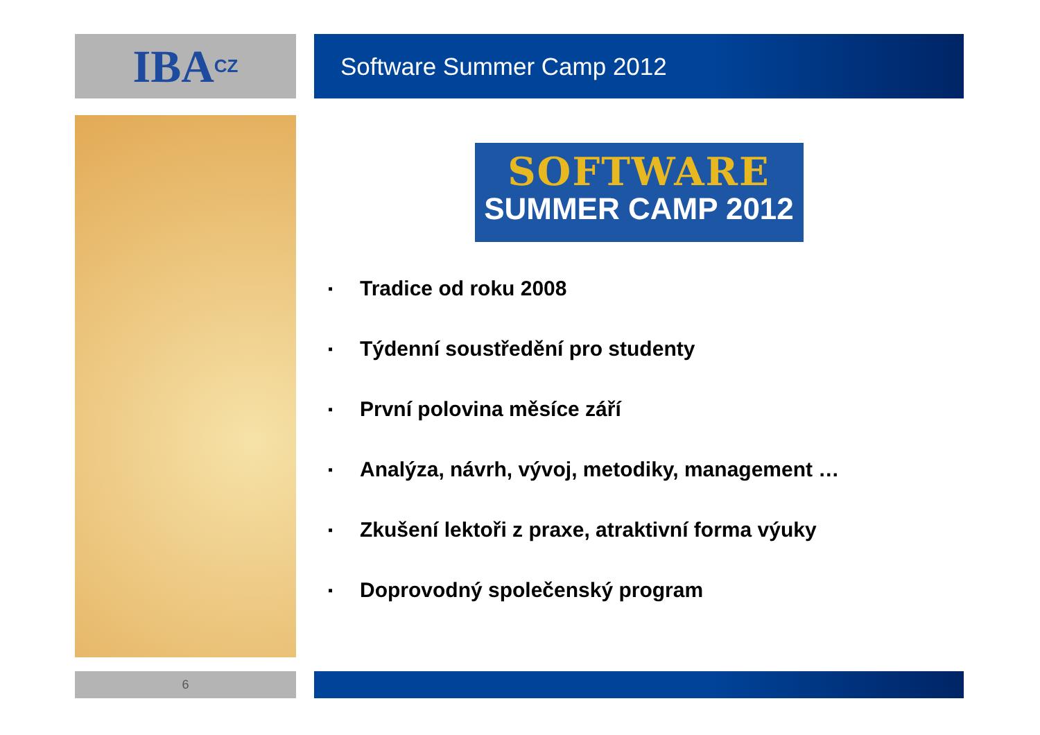IBA CZ
Software Summer Camp 2012
SOFTWARE
SUMMER CAMP 2012
▪ Tradice od roku 2008
▪ Týdenní soustředění pro studenty
▪ První polovina měsíce září
▪ Analýza, návrh, vývoj, metodiky, management …
▪ Zkušení lektoři z praxe, atraktivní forma výuky
▪ Doprovodný společenský program
6